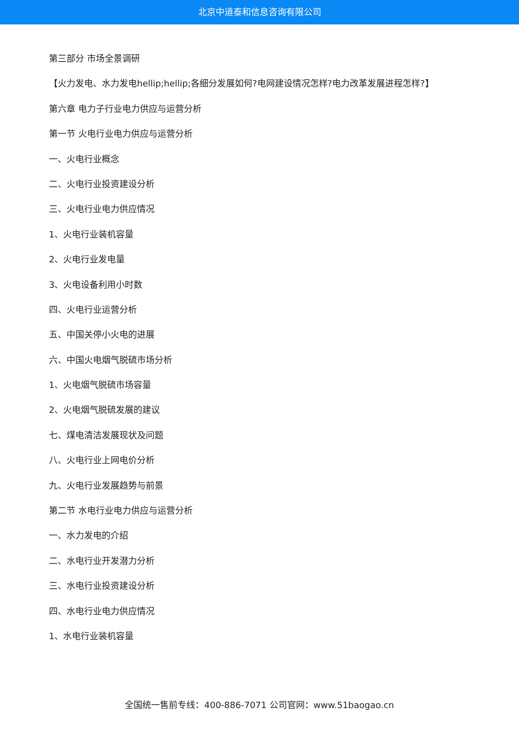北京中道泰和信息咨询有限公司
第三部分 市场全景调研
【火力发电、水力发电hellip;hellip;各细分发展如何?电网建设情况怎样?电力改革发展进程怎样?】
第六章 电力子行业电力供应与运营分析
第一节 火电行业电力供应与运营分析
一、火电行业概念
二、火电行业投资建设分析
三、火电行业电力供应情况
1、火电行业装机容量
2、火电行业发电量
3、火电设备利用小时数
四、火电行业运营分析
五、中国关停小火电的进展
六、中国火电烟气脱硫市场分析
1、火电烟气脱硫市场容量
2、火电烟气脱硫发展的建议
七、煤电清洁发展现状及问题
八、火电行业上网电价分析
九、火电行业发展趋势与前景
第二节 水电行业电力供应与运营分析
一、水力发电的介绍
二、水电行业开发潜力分析
三、水电行业投资建设分析
四、水电行业电力供应情况
1、水电行业装机容量
全国统一售前专线：400-886-7071 公司官网：www.51baogao.cn